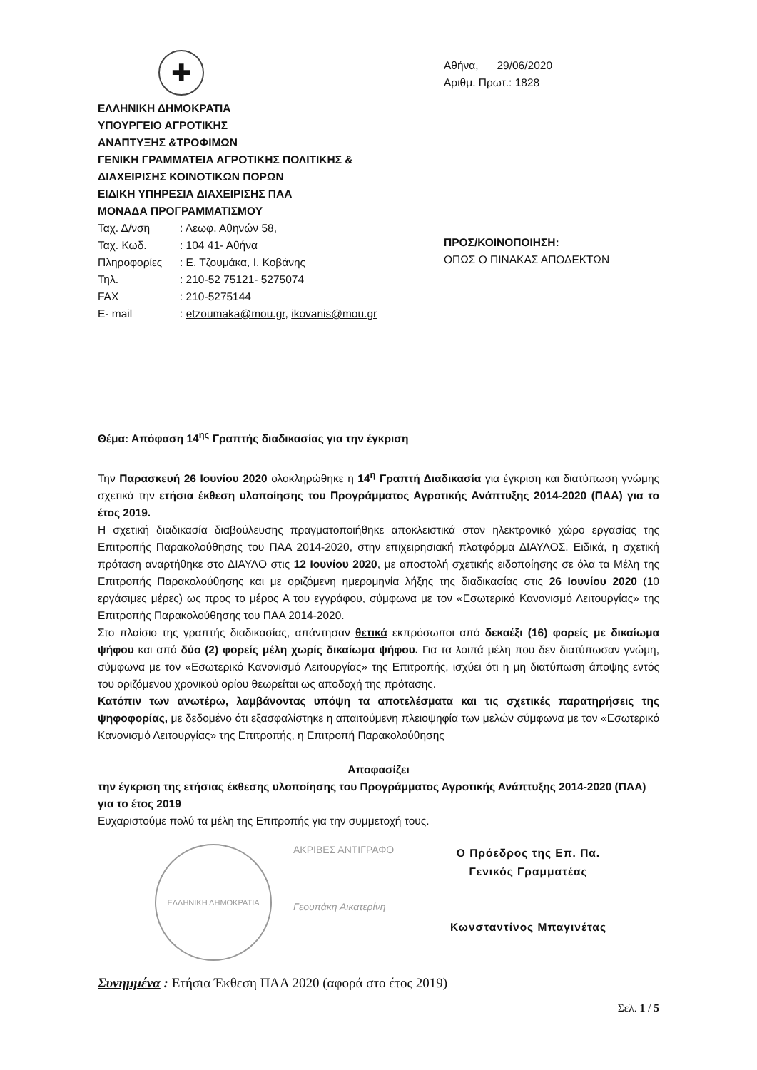✚
ΕΛΛΗΝΙΚΗ ΔΗΜΟΚΡΑΤΙΑ
ΥΠΟΥΡΓΕΙΟ ΑΓΡΟΤΙΚΗΣ
ΑΝΑΠΤΥΞΗΣ &ΤΡΟΦΙΜΩΝ
ΓΕΝΙΚΗ ΓΡΑΜΜΑΤΕΙΑ ΑΓΡΟΤΙΚΗΣ ΠΟΛΙΤΙΚΗΣ &
ΔΙΑΧΕΙΡΙΣΗΣ ΚΟΙΝΟΤΙΚΩΝ ΠΟΡΩΝ
ΕΙΔΙΚΗ ΥΠΗΡΕΣΙΑ ΔΙΑΧΕΙΡΙΣΗΣ ΠΑΑ
ΜΟΝΑΔΑ ΠΡΟΓΡΑΜΜΑΤΙΣΜΟΥ
Ταχ. Δ/νση: Λεωφ. Αθηνών 58,
Ταχ. Κωδ.: 104 41- Αθήνα
Πληροφορίες: Ε. Τζουμάκα, Ι. Κοβάνης
Τηλ.: 210-52 75121- 5275074
FAX: 210-5275144
E- mail: etzoumaka@mou.gr, ikovanis@mou.gr
Αθήνα, 29/06/2020
Αριθμ. Πρωτ.: 1828
ΠΡΟΣ/ΚΟΙΝΟΠΟΙΗΣΗ:
ΟΠΩΣ Ο ΠΙΝΑΚΑΣ ΑΠΟΔΕΚΤΩΝ
Θέμα: Απόφαση 14<sup>ης</sup> Γραπτής διαδικασίας για την έγκριση
Την Παρασκευή 26 Ιουνίου 2020 ολοκληρώθηκε η 14<sup>η</sup> Γραπτή Διαδικασία για έγκριση και διατύπωση γνώμης σχετικά την ετήσια έκθεση υλοποίησης του Προγράμματος Αγροτικής Ανάπτυξης 2014-2020 (ΠΑΑ) για το έτος 2019.
Η σχετική διαδικασία διαβούλευσης πραγματοποιήθηκε αποκλειστικά στον ηλεκτρονικό χώρο εργασίας της Επιτροπής Παρακολούθησης του ΠΑΑ 2014-2020, στην επιχειρησιακή πλατφόρμα ΔΙΑΥΛΟΣ. Ειδικά, η σχετική πρόταση αναρτήθηκε στο ΔΙΑΥΛΟ στις 12 Ιουνίου 2020, με αποστολή σχετικής ειδοποίησης σε όλα τα Μέλη της Επιτροπής Παρακολούθησης και με οριζόμενη ημερομηνία λήξης της διαδικασίας στις 26 Ιουνίου 2020 (10 εργάσιμες μέρες) ως προς το μέρος Α του εγγράφου, σύμφωνα με τον «Εσωτερικό Κανονισμό Λειτουργίας» της Επιτροπής Παρακολούθησης του ΠΑΑ 2014-2020.
Στο πλαίσιο της γραπτής διαδικασίας, απάντησαν θετικά εκπρόσωποι από δεκαέξι (16) φορείς με δικαίωμα ψήφου και από δύο (2) φορείς μέλη χωρίς δικαίωμα ψήφου. Για τα λοιπά μέλη που δεν διατύπωσαν γνώμη, σύμφωνα με τον «Εσωτερικό Κανονισμό Λειτουργίας» της Επιτροπής, ισχύει ότι η μη διατύπωση άποψης εντός του οριζόμενου χρονικού ορίου θεωρείται ως αποδοχή της πρότασης.
Κατόπιν των ανωτέρω, λαμβάνοντας υπόψη τα αποτελέσματα και τις σχετικές παρατηρήσεις της ψηφοφορίας, με δεδομένο ότι εξασφαλίστηκε η απαιτούμενη πλειοψηφία των μελών σύμφωνα με τον «Εσωτερικό Κανονισμό Λειτουργίας» της Επιτροπής, η Επιτροπή Παρακολούθησης
Αποφασίζει
την έγκριση της ετήσιας έκθεσης υλοποίησης του Προγράμματος Αγροτικής Ανάπτυξης 2014-2020 (ΠΑΑ) για το έτος 2019
Ευχαριστούμε πολύ τα μέλη της Επιτροπής για την συμμετοχή τους.
ΕΛΛΗΝΙΚΗ ΔΗΜΟΚΡΑΤΙΑ
ΑΚΡΙΒΕΣ ΑΝΤΙΓΡΑΦΟ
Γεουπάκη Αικατερίνη
Ο Πρόεδρος της Επ. Πα.
Γενικός Γραμματέας
Κωνσταντίνος Μπαγινέτας
Συνημμένα : Ετήσια Έκθεση ΠΑΑ 2020 (αφορά στο έτος 2019)
Σελ. 1 / 5